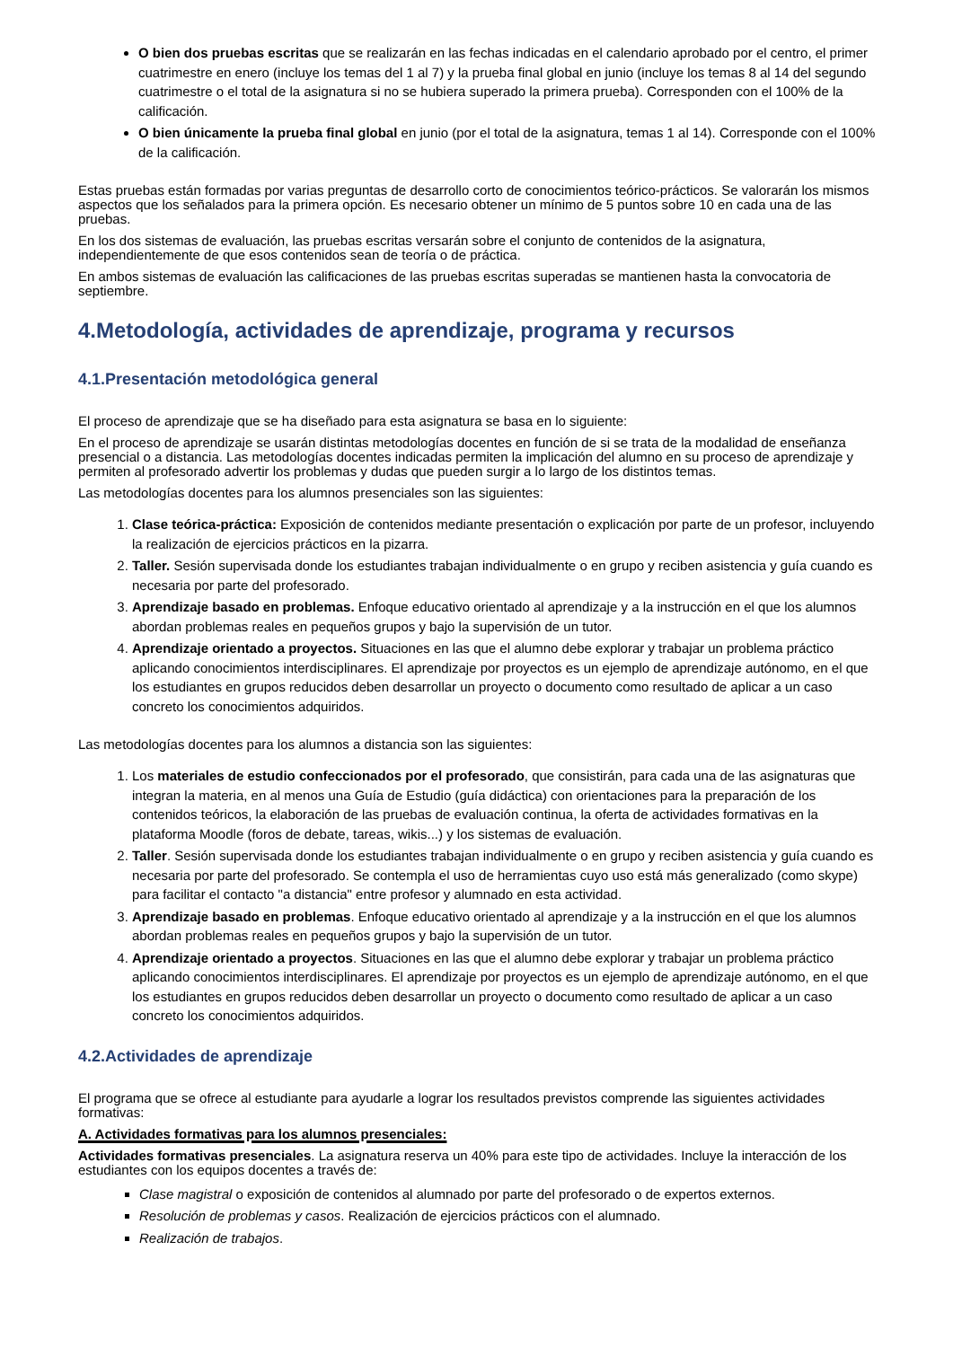O bien dos pruebas escritas que se realizarán en las fechas indicadas en el calendario aprobado por el centro, el primer cuatrimestre en enero (incluye los temas del 1 al 7) y la prueba final global en junio (incluye los temas 8 al 14 del segundo cuatrimestre o el total de la asignatura si no se hubiera superado la primera prueba). Corresponden con el 100% de la calificación.
O bien únicamente la prueba final global en junio (por el total de la asignatura, temas 1 al 14). Corresponde con el 100% de la calificación.
Estas pruebas están formadas por varias preguntas de desarrollo corto de conocimientos teórico-prácticos. Se valorarán los mismos aspectos que los señalados para la primera opción. Es necesario obtener un mínimo de 5 puntos sobre 10 en cada una de las pruebas.
En los dos sistemas de evaluación, las pruebas escritas versarán sobre el conjunto de contenidos de la asignatura, independientemente de que esos contenidos sean de teoría o de práctica.
En ambos sistemas de evaluación las calificaciones de las pruebas escritas superadas se mantienen hasta la convocatoria de septiembre.
4.Metodología, actividades de aprendizaje, programa y recursos
4.1.Presentación metodológica general
El proceso de aprendizaje que se ha diseñado para esta asignatura se basa en lo siguiente:
En el proceso de aprendizaje se usarán distintas metodologías docentes en función de si se trata de la modalidad de enseñanza presencial o a distancia. Las metodologías docentes indicadas permiten la implicación del alumno en su proceso de aprendizaje y permiten al profesorado advertir los problemas y dudas que pueden surgir a lo largo de los distintos temas.
Las metodologías docentes para los alumnos presenciales son las siguientes:
1. Clase teórica-práctica: Exposición de contenidos mediante presentación o explicación por parte de un profesor, incluyendo la realización de ejercicios prácticos en la pizarra.
2. Taller. Sesión supervisada donde los estudiantes trabajan individualmente o en grupo y reciben asistencia y guía cuando es necesaria por parte del profesorado.
3. Aprendizaje basado en problemas. Enfoque educativo orientado al aprendizaje y a la instrucción en el que los alumnos abordan problemas reales en pequeños grupos y bajo la supervisión de un tutor.
4. Aprendizaje orientado a proyectos. Situaciones en las que el alumno debe explorar y trabajar un problema práctico aplicando conocimientos interdisciplinares. El aprendizaje por proyectos es un ejemplo de aprendizaje autónomo, en el que los estudiantes en grupos reducidos deben desarrollar un proyecto o documento como resultado de aplicar a un caso concreto los conocimientos adquiridos.
Las metodologías docentes para los alumnos a distancia son las siguientes:
1. Los materiales de estudio confeccionados por el profesorado, que consistirán, para cada una de las asignaturas que integran la materia, en al menos una Guía de Estudio (guía didáctica) con orientaciones para la preparación de los contenidos teóricos, la elaboración de las pruebas de evaluación continua, la oferta de actividades formativas en la plataforma Moodle (foros de debate, tareas, wikis...) y los sistemas de evaluación.
2. Taller. Sesión supervisada donde los estudiantes trabajan individualmente o en grupo y reciben asistencia y guía cuando es necesaria por parte del profesorado. Se contempla el uso de herramientas cuyo uso está más generalizado (como skype) para facilitar el contacto "a distancia" entre profesor y alumnado en esta actividad.
3. Aprendizaje basado en problemas. Enfoque educativo orientado al aprendizaje y a la instrucción en el que los alumnos abordan problemas reales en pequeños grupos y bajo la supervisión de un tutor.
4. Aprendizaje orientado a proyectos. Situaciones en las que el alumno debe explorar y trabajar un problema práctico aplicando conocimientos interdisciplinares. El aprendizaje por proyectos es un ejemplo de aprendizaje autónomo, en el que los estudiantes en grupos reducidos deben desarrollar un proyecto o documento como resultado de aplicar a un caso concreto los conocimientos adquiridos.
4.2.Actividades de aprendizaje
El programa que se ofrece al estudiante para ayudarle a lograr los resultados previstos comprende las siguientes actividades formativas:
A. Actividades formativas para los alumnos presenciales:
Actividades formativas presenciales. La asignatura reserva un 40% para este tipo de actividades. Incluye la interacción de los estudiantes con los equipos docentes a través de:
Clase magistral o exposición de contenidos al alumnado por parte del profesorado o de expertos externos.
Resolución de problemas y casos. Realización de ejercicios prácticos con el alumnado.
Realización de trabajos.